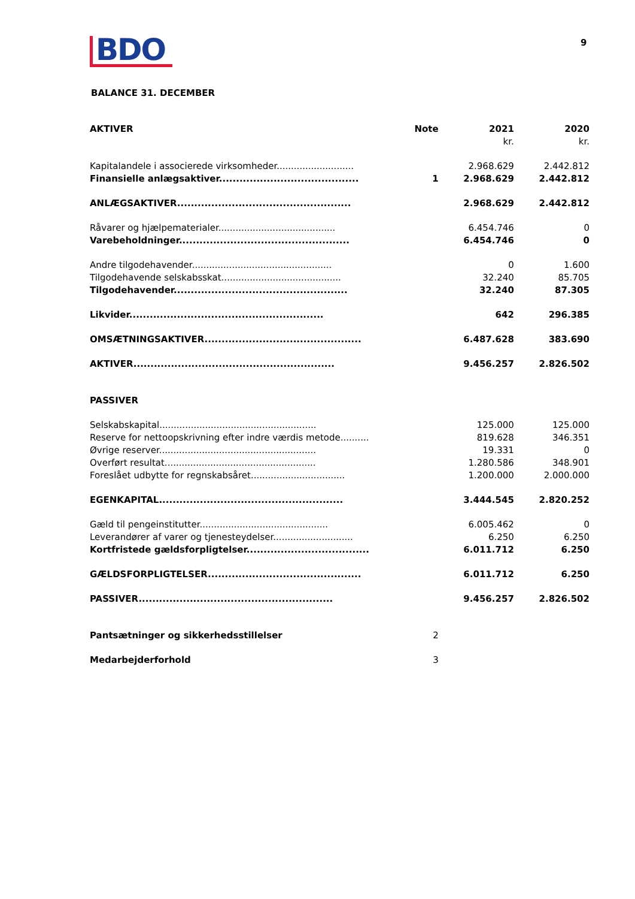BDO 9
BALANCE 31. DECEMBER
| AKTIVER | Note | 2021 | 2020 |
| --- | --- | --- | --- |
| | | kr. | kr. |
| Kapitalandele i associerede virksomheder........................... | | 2.968.629 | 2.442.812 |
| Finansielle anlægsaktiver......................................... | 1 | 2.968.629 | 2.442.812 |
| ANLÆGSAKTIVER................................................... | | 2.968.629 | 2.442.812 |
| Råvarer og hjælpematerialer......................................... | | 6.454.746 | 0 |
| Varebeholdninger.................................................. | | 6.454.746 | 0 |
| Andre tilgodehavender................................................. | | 0 | 1.600 |
| Tilgodehavende selskabsskat.......................................... | | 32.240 | 85.705 |
| Tilgodehavender................................................... | | 32.240 | 87.305 |
| Likvider......................................................... | | 642 | 296.385 |
| OMSÆTNINGSAKTIVER.............................................. | | 6.487.628 | 383.690 |
| AKTIVER........................................................... | | 9.456.257 | 2.826.502 |
| PASSIVER | | | |
| Selskabskapital....................................................... | | 125.000 | 125.000 |
| Reserve for nettoopskrivning efter indre værdis metode.......... | | 819.628 | 346.351 |
| Øvrige reserver....................................................... | | 19.331 | 0 |
| Overført resultat..................................................... | | 1.280.586 | 348.901 |
| Foreslået udbytte for regnskabsåret................................. | | 1.200.000 | 2.000.000 |
| EGENKAPITAL...................................................... | | 3.444.545 | 2.820.252 |
| Gæld til pengeinstitutter............................................. | | 6.005.462 | 0 |
| Leverandører af varer og tjenesteydelser............................ | | 6.250 | 6.250 |
| Kortfristede gældsforpligtelser.................................... | | 6.011.712 | 6.250 |
| GÆLDSFORPLIGTELSER............................................. | | 6.011.712 | 6.250 |
| PASSIVER......................................................... | | 9.456.257 | 2.826.502 |
| Pantsætninger og sikkerhedsstillelser | 2 | | |
| Medarbejderforhold | 3 | | |